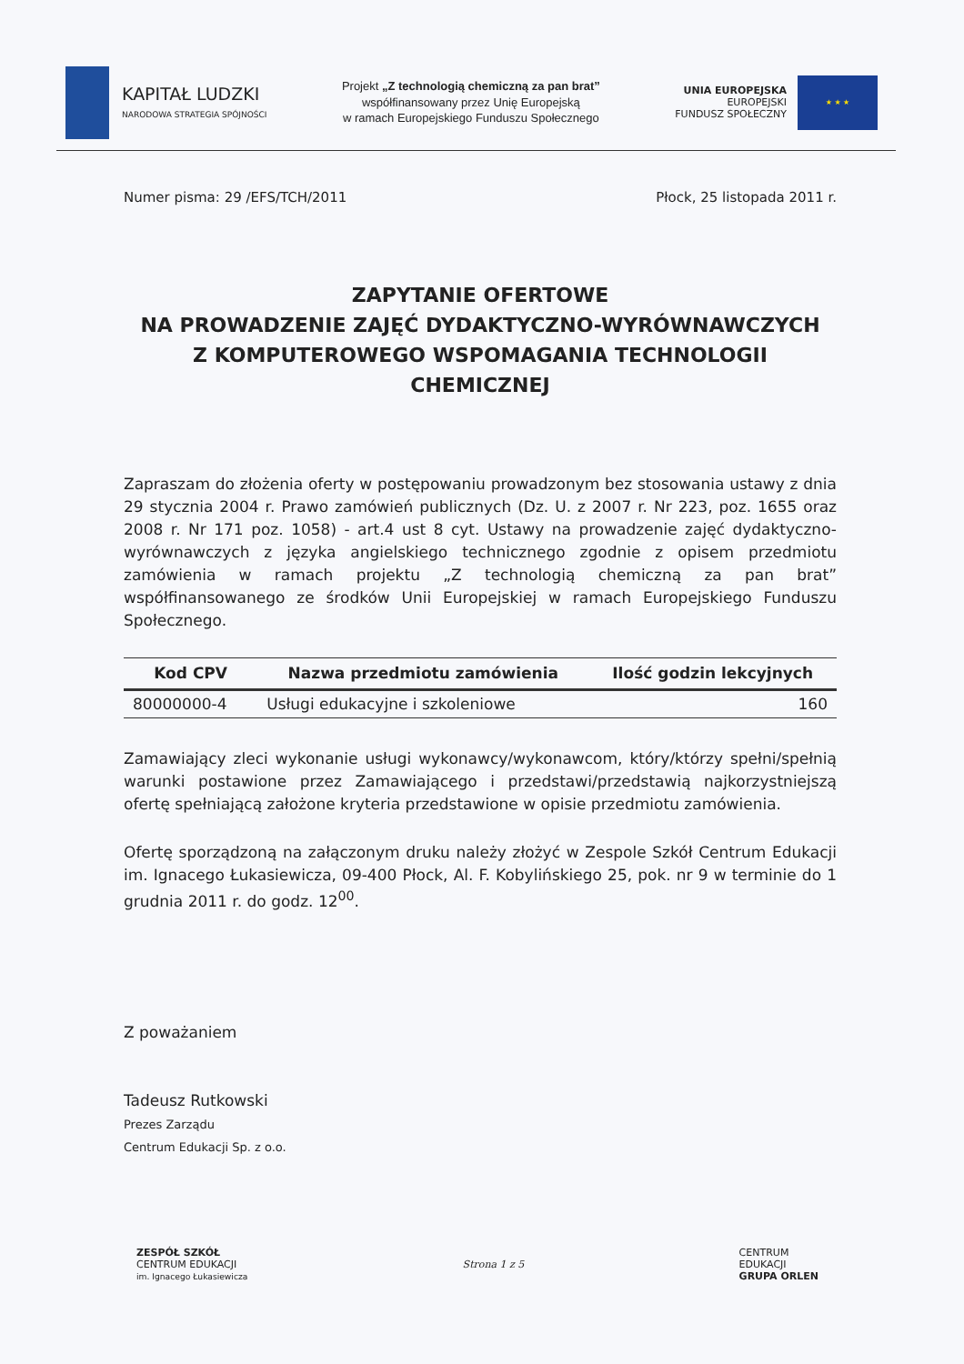KAPITAŁ LUDZKI
NARODOWA STRATEGIA SPÓJNOŚCI
Projekt „Z technologią chemiczną za pan brat”
współfinansowany przez Unię Europejską
w ramach Europejskiego Funduszu Społecznego
UNIA EUROPEJSKA
EUROPEJSKI
FUNDUSZ SPOŁECZNY
★ ★ ★
Numer pisma: 29 /EFS/TCH/2011 Płock, 25 listopada 2011 r.
ZAPYTANIE OFERTOWE
NA PROWADZENIE ZAJĘĆ DYDAKTYCZNO-WYRÓWNAWCZYCH
Z KOMPUTEROWEGO WSPOMAGANIA TECHNOLOGII
CHEMICZNEJ
Zapraszam do złożenia oferty w postępowaniu prowadzonym bez stosowania ustawy z dnia 29 stycznia 2004 r. Prawo zamówień publicznych (Dz. U. z 2007 r. Nr 223, poz. 1655 oraz 2008 r. Nr 171 poz. 1058) - art.4 ust 8 cyt. Ustawy na prowadzenie zajęć dydaktyczno-wyrównawczych z języka angielskiego technicznego zgodnie z opisem przedmiotu zamówienia w ramach projektu „Z technologią chemiczną za pan brat” współfinansowanego ze środków Unii Europejskiej w ramach Europejskiego Funduszu Społecznego.
| Kod CPV | Nazwa przedmiotu zamówienia | Ilość godzin lekcyjnych |
| --- | --- | --- |
| 80000000-4 | Usługi edukacyjne i szkoleniowe | 160 |
Zamawiający zleci wykonanie usługi wykonawcy/wykonawcom, który/którzy spełni/spełnią warunki postawione przez Zamawiającego i przedstawi/przedstawią najkorzystniejszą ofertę spełniającą założone kryteria przedstawione w opisie przedmiotu zamówienia.
Ofertę sporządzoną na załączonym druku należy złożyć w Zespole Szkół Centrum Edukacji im. Ignacego Łukasiewicza, 09-400 Płock, Al. F. Kobylińskiego 25, pok. nr 9 w terminie do 1 grudnia 2011 r. do godz. 12<sup>00</sup>.
Z poważaniem
Tadeusz Rutkowski
Prezes Zarządu
Centrum Edukacji Sp. z o.o.
ZESPÓŁ SZKÓŁ
CENTRUM EDUKACJI
im. Ignacego Łukasiewicza
Strona 1 z 5
CENTRUM
EDUKACJI
GRUPA ORLEN